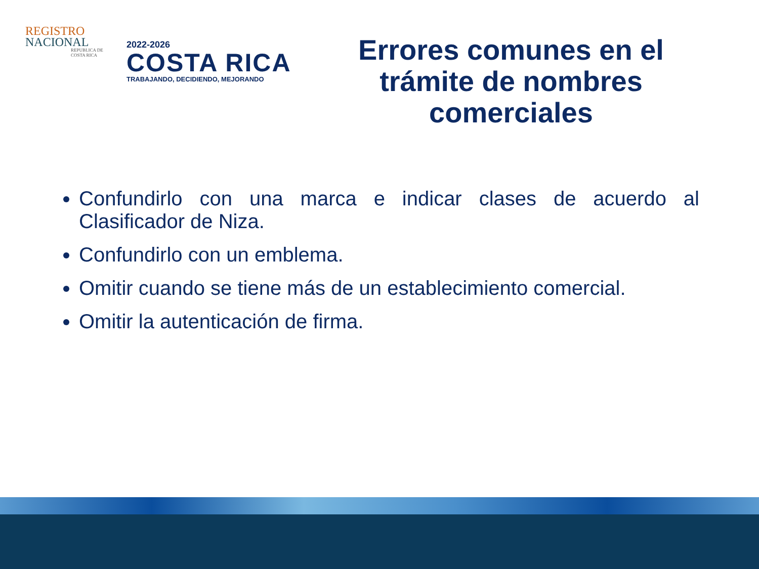REGISTRO
NACIONAL
REPUBLICA DE
COSTA RICA
2022-2026
COSTA RICA
TRABAJANDO, DECIDIENDO, MEJORANDO
Errores comunes en el trámite de nombres comerciales
Confundirlo con una marca e indicar clases de acuerdo al Clasificador de Niza.
Confundirlo con un emblema.
Omitir cuando se tiene más de un establecimiento comercial.
Omitir la autenticación de firma.